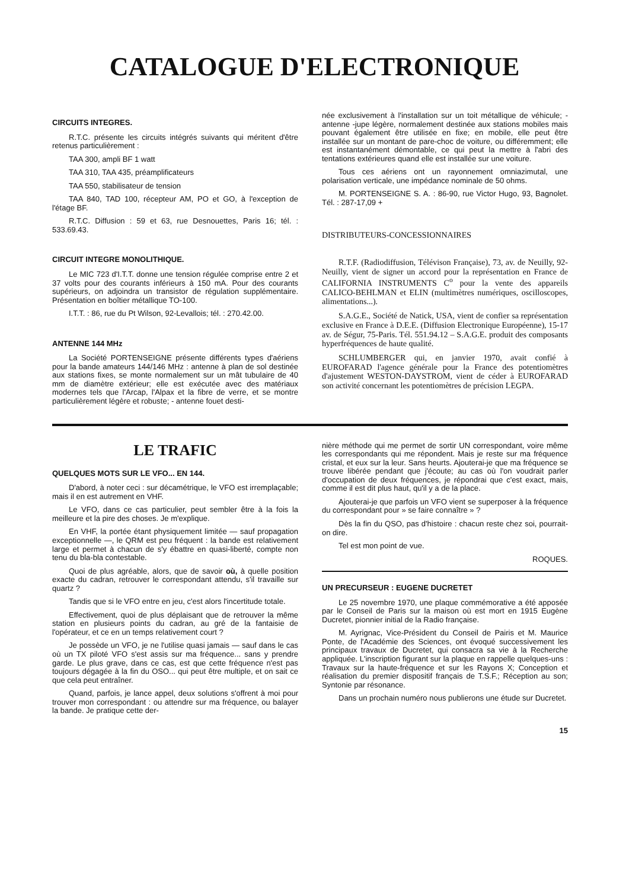CATALOGUE D'ELECTRONIQUE
CIRCUITS INTEGRES.
R.T.C. présente les circuits intégrés suivants qui méritent d'être retenus particulièrement :
TAA 300, ampli BF 1 watt
TAA 310, TAA 435, préamplificateurs
TAA 550, stabilisateur de tension
TAA 840, TAD 100, récepteur AM, PO et GO, à l'exception de l'étage BF.
R.T.C. Diffusion : 59 et 63, rue Desnouettes, Paris 16; tél. : 533.69.43.
CIRCUIT INTEGRE MONOLITHIQUE.
Le MIC 723 d'I.T.T. donne une tension régulée comprise entre 2 et 37 volts pour des courants inférieurs à 150 mA. Pour des courants supérieurs, on adjoindra un transistor de régulation supplémentaire. Présentation en boîtier métallique TO-100.
I.T.T. : 86, rue du Pt Wilson, 92-Levallois; tél. : 270.42.00.
ANTENNE 144 MHz
La Société PORTENSEIGNE présente différents types d'aériens pour la bande amateurs 144/146 MHz : antenne à plan de sol destinée aux stations fixes, se monte normalement sur un mât tubulaire de 40 mm de diamètre extérieur; elle est exécutée avec des matériaux modernes tels que l'Arcap, l'Alpax et la fibre de verre, et se montre particulièrement légère et robuste; - antenne fouet desti-
née exclusivement à l'installation sur un toit métallique de véhicule; - antenne -jupe légère, normalement destinée aux stations mobiles mais pouvant également être utilisée en fixe; en mobile, elle peut être installée sur un montant de pare-choc de voiture, ou différemment; elle est instantanément démontable, ce qui peut la mettre à l'abri des tentations extérieures quand elle est installée sur une voiture.
Tous ces aériens ont un rayonnement omniazimutal, une polarisation verticale, une impédance nominale de 50 ohms.
M. PORTENSEIGNE S. A. : 86-90, rue Victor Hugo, 93, Bagnolet. Tél. : 287-17,09 +
DISTRIBUTEURS-CONCESSIONNAIRES
R.T.F. (Radiodiffusion, Télévison Française), 73, av. de Neuilly, 92-Neuilly, vient de signer un accord pour la représentation en France de CALIFORNIA INSTRUMENTS C<sup>o</sup> pour la vente des appareils CALICO-BEHLMAN et ELIN (multimètres numériques, oscilloscopes, alimentations...).
S.A.G.E., Société de Natick, USA, vient de confier sa représentation exclusive en France à D.E.E. (Diffusion Electronique Européenne), 15-17 av. de Ségur, 75-Paris. Tél. 551.94.12 – S.A.G.E. produit des composants hyperfréquences de haute qualité.
SCHLUMBERGER qui, en janvier 1970, avait confié à EUROFARAD l'agence générale pour la France des potentiomètres d'ajustement WESTON-DAYSTROM, vient de céder à EUROFARAD son activité concernant les potentiomètres de précision LEGPA.
LE TRAFIC
QUELQUES MOTS SUR LE VFO... EN 144.
D'abord, à noter ceci : sur décamétrique, le VFO est irremplaçable; mais il en est autrement en VHF.
Le VFO, dans ce cas particulier, peut sembler être à la fois la meilleure et la pire des choses. Je m'explique.
En VHF, la portée étant physiquement limitée — sauf propagation exceptionnelle —, le QRM est peu fréquent : la bande est relativement large et permet à chacun de s'y ébattre en quasi-liberté, compte non tenu du bla-bla contestable.
Quoi de plus agréable, alors, que de savoir où, à quelle position exacte du cadran, retrouver le correspondant attendu, s'il travaille sur quartz ?
Tandis que si le VFO entre en jeu, c'est alors l'incertitude totale.
Effectivement, quoi de plus déplaisant que de retrouver la même station en plusieurs points du cadran, au gré de la fantaisie de l'opérateur, et ce en un temps relativement court ?
Je possède un VFO, je ne l'utilise quasi jamais — sauf dans le cas où un TX piloté VFO s'est assis sur ma fréquence... sans y prendre garde. Le plus grave, dans ce cas, est que cette fréquence n'est pas toujours dégagée à la fin du OSO... qui peut être multiple, et on sait ce que cela peut entraîner.
Quand, parfois, je lance appel, deux solutions s'offrent à moi pour trouver mon correspondant : ou attendre sur ma fréquence, ou balayer la bande. Je pratique cette der-
nière méthode qui me permet de sortir UN correspondant, voire même les correspondants qui me répondent. Mais je reste sur ma fréquence cristal, et eux sur la leur. Sans heurts. Ajouterai-je que ma fréquence se trouve libérée pendant que j'écoute; au cas où l'on voudrait parler d'occupation de deux fréquences, je répondrai que c'est exact, mais, comme il est dit plus haut, qu'il y a de la place.
Ajouterai-je que parfois un VFO vient se superposer à la fréquence du correspondant pour » se faire connaître » ?
Dès la fin du QSO, pas d'histoire : chacun reste chez soi, pourrait-on dire.
Tel est mon point de vue.
ROQUES.
UN PRECURSEUR : EUGENE DUCRETET
Le 25 novembre 1970, une plaque commémorative a été apposée par le Conseil de Paris sur la maison où est mort en 1915 Eugène Ducretet, pionnier initial de la Radio française.
M. Ayrignac, Vice-Président du Conseil de Pairis et M. Maurice Ponte, de l'Académie des Sciences, ont évoqué successivement les principaux travaux de Ducretet, qui consacra sa vie à la Recherche appliquée. L'inscription figurant sur la plaque en rappelle quelques-uns : Travaux sur la haute-fréquence et sur les Rayons X; Conception et réalisation du premier dispositif français de T.S.F.; Réception au son; Syntonie par résonance.
Dans un prochain numéro nous publierons une étude sur Ducretet.
15